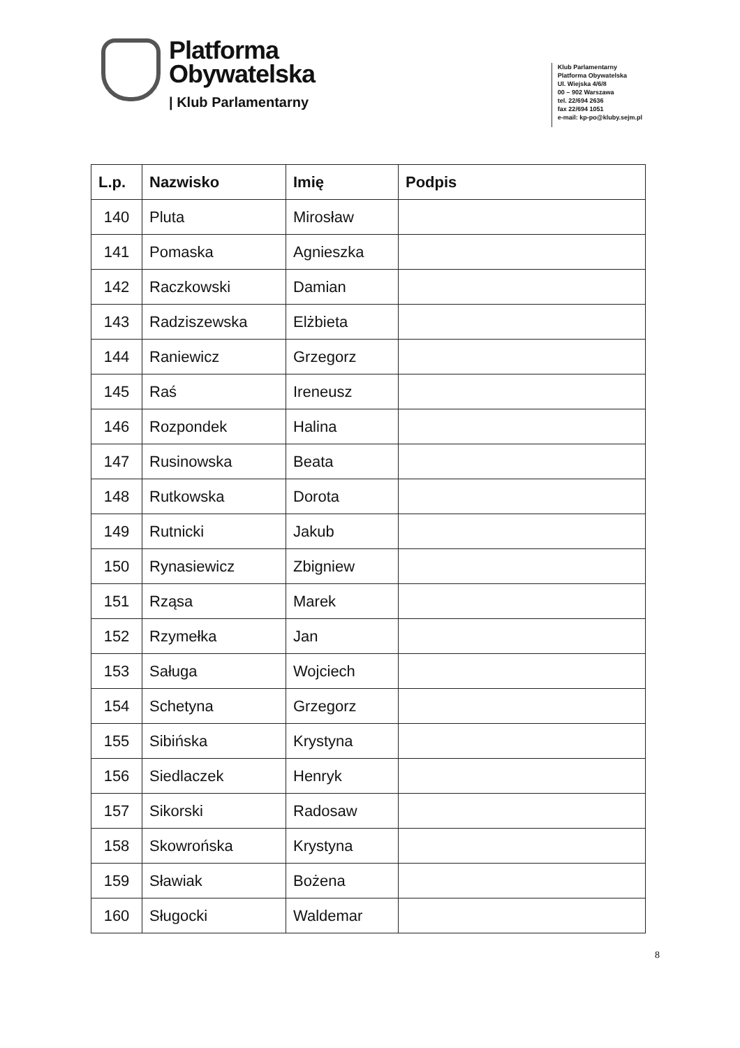Platforma
Obywatelska
| Klub Parlamentarny
Klub Parlamentarny
Platforma Obywatelska
Ul. Wiejska 4/6/8
00 – 902 Warszawa
tel. 22/694 2636
fax 22/694 1051
e-mail: kp-po@kluby.sejm.pl
| L.p. | Nazwisko | Imię | Podpis |
| --- | --- | --- | --- |
| 140 | Pluta | Mirosław | |
| 141 | Pomaska | Agnieszka | |
| 142 | Raczkowski | Damian | |
| 143 | Radziszewska | Elżbieta | |
| 144 | Raniewicz | Grzegorz | |
| 145 | Raś | Ireneusz | |
| 146 | Rozpondek | Halina | |
| 147 | Rusinowska | Beata | |
| 148 | Rutkowska | Dorota | |
| 149 | Rutnicki | Jakub | |
| 150 | Rynasiewicz | Zbigniew | |
| 151 | Rząsa | Marek | |
| 152 | Rzymełka | Jan | |
| 153 | Saługa | Wojciech | |
| 154 | Schetyna | Grzegorz | |
| 155 | Sibińska | Krystyna | |
| 156 | Siedlaczek | Henryk | |
| 157 | Sikorski | Radosaw | |
| 158 | Skowrońska | Krystyna | |
| 159 | Sławiak | Bożena | |
| 160 | Sługocki | Waldemar | |
8